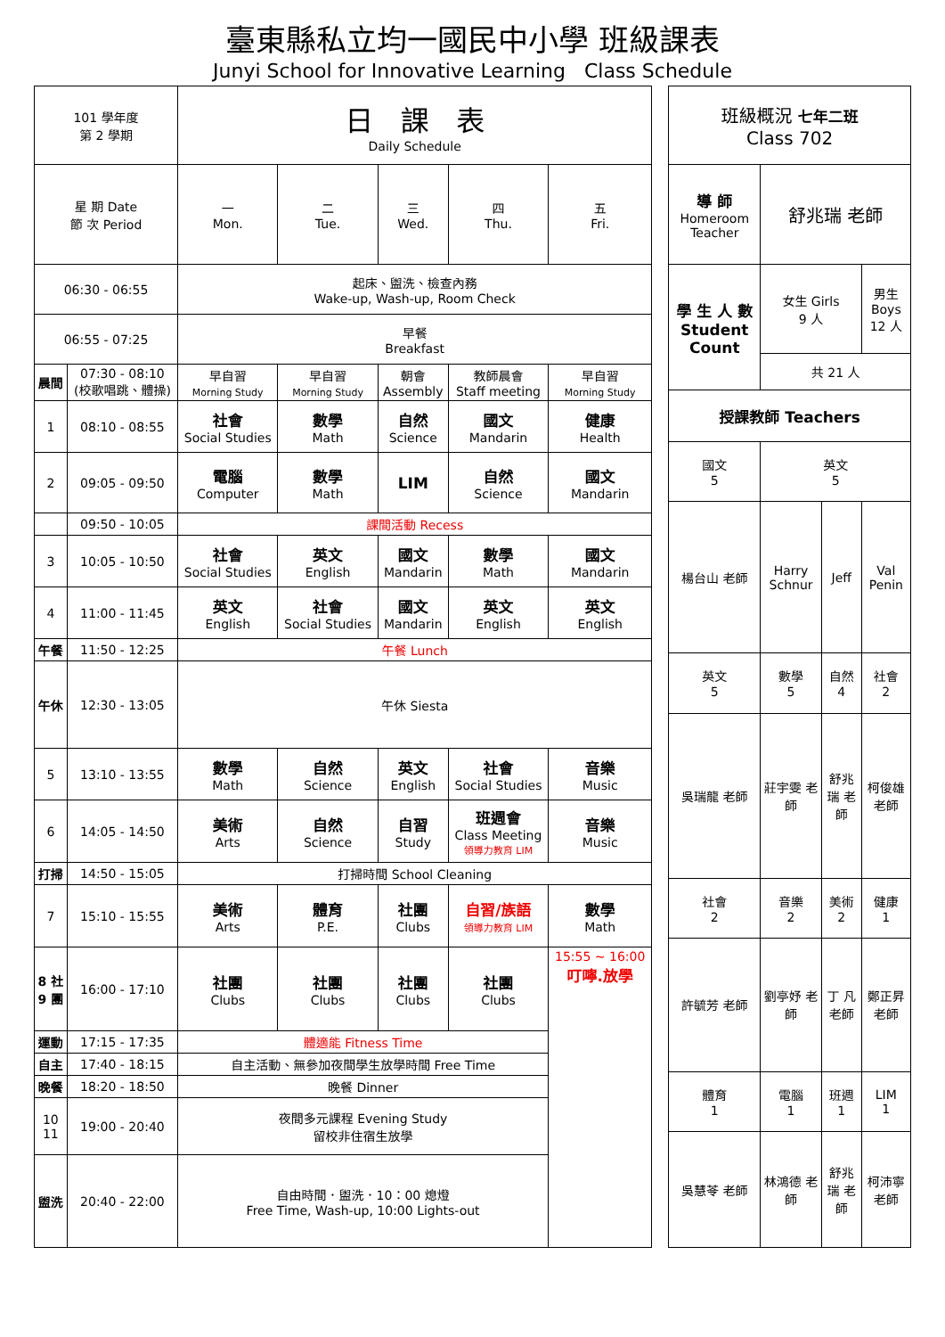臺東縣私立均一國民中小學 班級課表
Junyi School for Innovative Learning Class Schedule
| 101 學年度 第 2 學期 | | 日 課 表 Daily Schedule | | | | |
| 星 期 Date 節 次 Period | | 一 Mon. | 二 Tue. | 三 Wed. | 四 Thu. | 五 Fri. |
| 06:30 - 06:55 | | 起床、盥洗、檢查內務 Wake-up, Wash-up, Room Check | | | | |
| 06:55 - 07:25 | | 早餐 Breakfast | | | | |
| 晨間 | 07:30 - 08:10 (校歌唱跳、體操) | 早自習 Morning Study | 早自習 Morning Study | 朝會 Assembly | 教師晨會 Staff meeting | 早自習 Morning Study |
| 1 | 08:10 - 08:55 | 社會 Social Studies | 數學 Math | 自然 Science | 國文 Mandarin | 健康 Health |
| 2 | 09:05 - 09:50 | 電腦 Computer | 數學 Math | LIM | 自然 Science | 國文 Mandarin |
| | 09:50 - 10:05 | 課間活動 Recess | | | | |
| 3 | 10:05 - 10:50 | 社會 Social Studies | 英文 English | 國文 Mandarin | 數學 Math | 國文 Mandarin |
| 4 | 11:00 - 11:45 | 英文 English | 社會 Social Studies | 國文 Mandarin | 英文 English | 英文 English |
| 午餐 | 11:50 - 12:25 | 午餐 Lunch | | | | |
| 午休 | 12:30 - 13:05 | 午休 Siesta | | | | |
| 5 | 13:10 - 13:55 | 數學 Math | 自然 Science | 英文 English | 社會 Social Studies | 音樂 Music |
| 6 | 14:05 - 14:50 | 美術 Arts | 自然 Science | 自習 Study | 班週會 Class Meeting 領導力教育 LIM | 音樂 Music |
| 打掃 | 14:50 - 15:05 | 打掃時間 School Cleaning | | | | |
| 7 | 15:10 - 15:55 | 美術 Arts | 體育 P.E. | 社團 Clubs | 自習/族語 領導力教育 LIM | 數學 Math |
| 8 社 9 團 | 16:00 - 17:10 | 社團 Clubs | 社團 Clubs | 社團 Clubs | 社團 Clubs | 15:55 ~ 16:00 叮嚀.放學 |
| 運動 | 17:15 - 17:35 | 體適能 Fitness Time | | | | |
| 自主 | 17:40 - 18:15 | 自主活動、無參加夜間學生放學時間 Free Time | | | | |
| 晚餐 | 18:20 - 18:50 | 晚餐 Dinner | | | | |
| 10 11 | 19:00 - 20:40 | 夜間多元課程 Evening Study 留校非住宿生放學 | | | | |
| 盥洗 | 20:40 - 22:00 | 自由時間．盥洗．10：00 熄燈 Free Time, Wash-up, 10:00 Lights-out | | | | |
| 班級概況 七年二班 Class 702 | | | |
| 導 師 Homeroom Teacher | 舒兆瑞 老師 | | |
| 學 生 人 數 Student Count | 女生 Girls 9 人 | | 男生 Boys 12 人 |
| | 共 21 人 | | |
| 授課教師 Teachers | | | |
| 國文 5 | 英文 5 | | |
| 楊台山 老師 | Harry Schnur | Jeff | Val Penin |
| 英文 5 | 數學 5 | 自然 4 | 社會 2 |
| 吳瑞龍 老師 | 莊宇雯 老師 | 舒兆瑞 老師 | 柯俊雄 老師 |
| 社會 2 | 音樂 2 | 美術 2 | 健康 1 |
| 許毓芳 老師 | 劉亭妤 老師 | 丁 凡 老師 | 鄭正昇 老師 |
| 體育 1 | 電腦 1 | 班週 1 | LIM 1 |
| 吳慧苓 老師 | 林鴻德 老師 | 舒兆瑞 老師 | 柯沛寧 老師 |